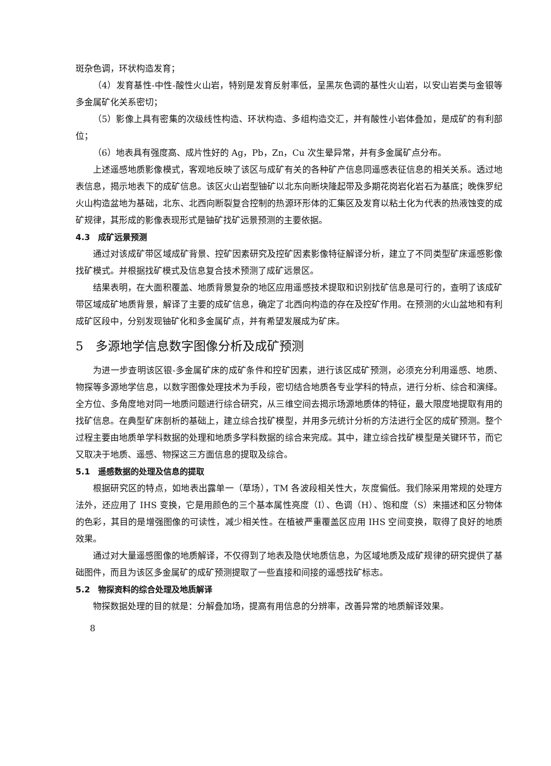斑杂色调，环状构造发育；
（4）发育基性-中性-酸性火山岩，特别是发育反射率低，呈黑灰色调的基性火山岩，以安山岩类与金银等多金属矿化关系密切；
（5）影像上具有密集的次级线性构造、环状构造、多组构造交汇，并有酸性小岩体叠加，是成矿的有利部位；
（6）地表具有强度高、成片性好的 Ag，Pb，Zn，Cu 次生晕异常，并有多金属矿点分布。
上述遥感地质影像模式，客观地反映了该区与成矿有关的各种矿产信息同遥感表征信息的相关关系。透过地表信息，揭示地表下的成矿信息。该区火山岩型铀矿以北东向断块隆起带及多期花岗岩化岩石为基底；晚侏罗纪火山构造盆地为基础，北东、北西向断裂复合控制的热源环形体的汇集区及发育以粘土化为代表的热液蚀变的成矿规律，其形成的影像表现形式是铀矿找矿远景预测的主要依据。
4.3　成矿远景预测
通过对该成矿带区域成矿背景、控矿因素研究及控矿因素影像特征解译分析，建立了不同类型矿床遥感影像找矿模式。并根据找矿模式及信息复合技术预测了成矿远景区。
结果表明，在大面积覆盖、地质背景复杂的地区应用遥感技术提取和识别找矿信息是可行的，查明了该成矿带区域成矿地质背景，解译了主要的成矿信息，确定了北西向构造的存在及控矿作用。在预测的火山盆地和有利成矿区段中，分别发现铀矿化和多金属矿点，并有希望发展成为矿床。
5　多源地学信息数字图像分析及成矿预测
为进一步查明该区银-多金属矿床的成矿条件和控矿因素，进行该区成矿预测，必须充分利用遥感、地质、物探等多源地学信息，以数字图像处理技术为手段，密切结合地质各专业学科的特点，进行分析、综合和演绎。全方位、多角度地对同一地质问题进行综合研究，从三维空间去揭示场源地质体的特征，最大限度地提取有用的找矿信息。在典型矿床剖析的基础上，建立综合找矿模型，并用多元统计分析的方法进行全区的成矿预测。整个过程主要由地质单学科数据的处理和地质多学科数据的综合来完成。其中，建立综合找矿模型是关键环节，而它又取决于地质、遥感、物探这三方面信息的提取及综合。
5.1　遥感数据的处理及信息的提取
根据研究区的特点，如地表出露单一（草场），TM 各波段相关性大，灰度偏低。我们除采用常规的处理方法外，还应用了 IHS 变换，它是用颜色的三个基本属性亮度（I）、色调（H）、饱和度（S）来描述和区分物体的色彩，其目的是增强图像的可读性，减少相关性。在植被严重覆盖区应用 IHS 空间变换，取得了良好的地质效果。
通过对大量遥感图像的地质解译，不仅得到了地表及隐伏地质信息，为区域地质及成矿规律的研究提供了基础图件，而且为该区多金属矿的成矿预测提取了一些直接和间接的遥感找矿标志。
5.2　物探资料的综合处理及地质解译
物探数据处理的目的就是：分解叠加场，提高有用信息的分辨率，改善异常的地质解译效果。
8